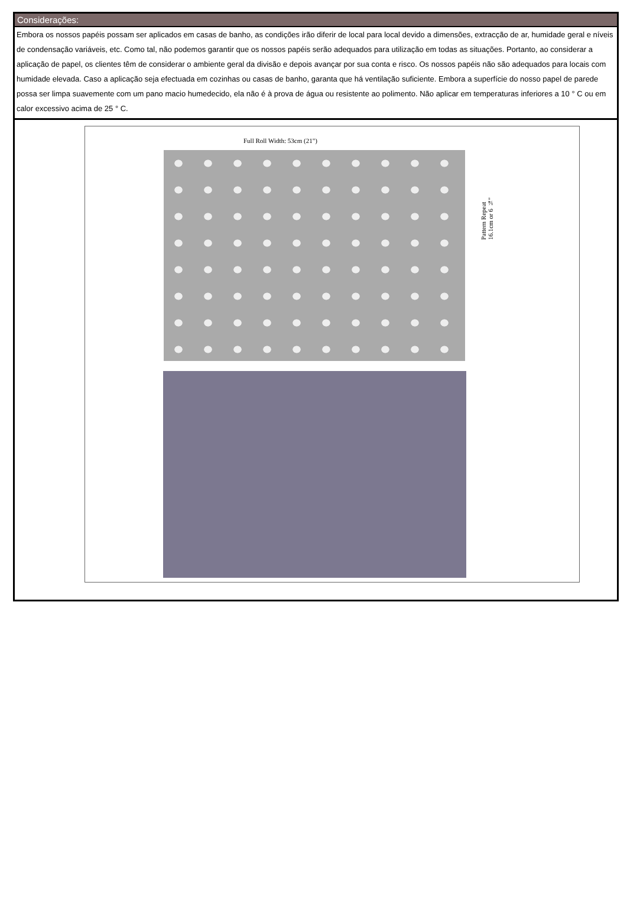Considerações:
Embora os nossos papéis possam ser aplicados em casas de banho, as condições irão diferir de local para local devido a dimensões, extracção de ar, humidade geral e níveis de condensação variáveis, etc. Como tal, não podemos garantir que os nossos papéis serão adequados para utilização em todas as situações. Portanto, ao considerar a aplicação de papel, os clientes têm de considerar o ambiente geral da divisão e depois avançar por sua conta e risco. Os nossos papéis não são adequados para locais com humidade elevada. Caso a aplicação seja efectuada em cozinhas ou casas de banho, garanta que há ventilação suficiente. Embora a superfície do nosso papel de parede possa ser limpa suavemente com um pano macio humedecido, ela não é à prova de água ou resistente ao polimento. Não aplicar em temperaturas inferiores a 10 ° C ou em calor excessivo acima de 25 ° C.
Full Roll Width: 53cm (21")
Pattern Repeat
16.1cm or 6 ¼"